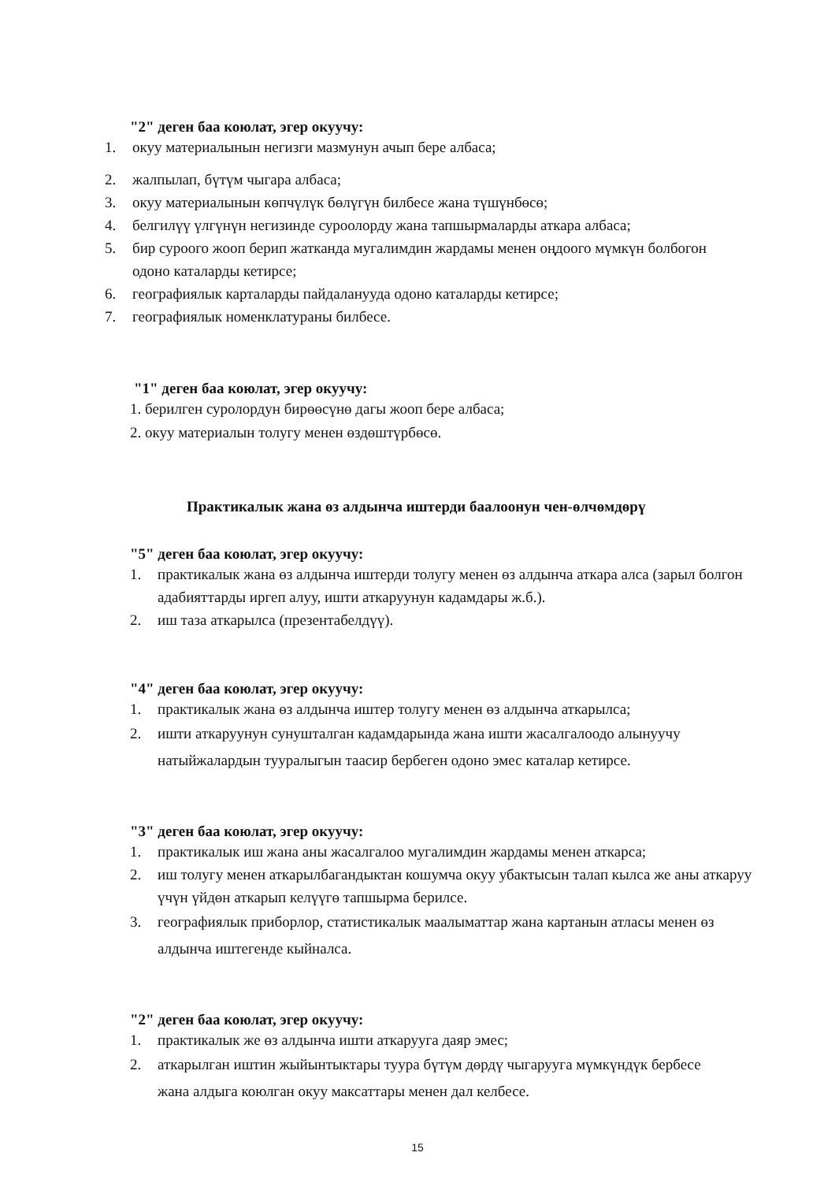"2" деген баа коюлат, эгер окуучу:
1. окуу материалынын негизги мазмунун ачып бере албаса;
2. жалпылап, бүтүм чыгара албаса;
3. окуу материалынын көпчүлүк бөлүгүн билбесе жана түшүнбөсө;
4. белгилүү үлгүнүн негизинде суроолорду жана тапшырмаларды аткара албаса;
5. бир суроого жооп берип жатканда мугалимдин жардамы менен оңдоого мүмкүн болбогон одоно каталарды кетирсе;
6. географиялык карталарды пайдаланууда одоно каталарды кетирсе;
7. географиялык номенклатураны билбесе.
"1" деген баа коюлат, эгер окуучу:
1. берилген суролордун бирөөсүнө дагы жооп бере албаса;
2. окуу материалын толугу менен өздөштүрбөсө.
Практикалык жана өз алдынча иштерди баалоонун чен-өлчөмдөрү
"5" деген баа коюлат, эгер окуучу:
1. практикалык жана өз алдынча иштерди толугу менен өз алдынча аткара алса (зарыл болгон адабияттарды иргеп алуу, ишти аткаруунун кадамдары ж.б.).
2. иш таза аткарылса (презентабелдүү).
"4" деген баа коюлат, эгер окуучу:
1. практикалык жана өз алдынча иштер толугу менен өз алдынча аткарылса;
2. ишти аткаруунун сунушталган кадамдарында жана ишти жасалгалоодо алынуучу натыйжалардын тууралыгын таасир бербеген одоно эмес каталар кетирсе.
"3" деген баа коюлат, эгер окуучу:
1. практикалык иш жана аны жасалгалоо мугалимдин жардамы менен аткарса;
2. иш толугу менен аткарылбагандыктан кошумча окуу убактысын талап кылса же аны аткаруу үчүн үйдөн аткарып келүүгө тапшырма берилсе.
3. географиялык приборлор, статистикалык маалыматтар жана картанын атласы менен өз алдынча иштегенде кыйналса.
"2" деген баа коюлат, эгер окуучу:
1. практикалык же өз алдынча ишти аткарууга даяр эмес;
2. аткарылган иштин жыйынтыктары туура бүтүм дөрдү чыгарууга мүмкүндүк бербесе жана алдыга коюлган окуу максаттары менен дал келбесе.
15